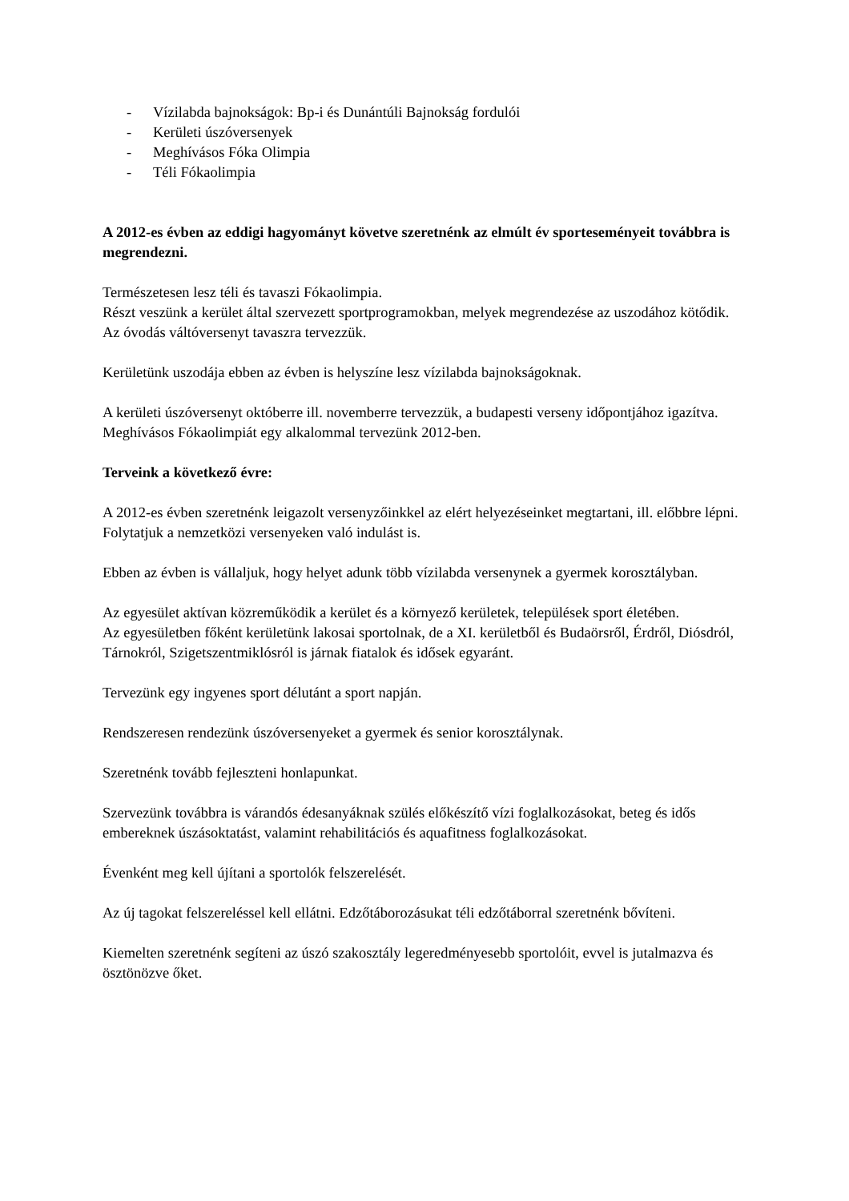- Vízilabda bajnokságok: Bp-i és Dunántúli Bajnokság fordulói
- Kerületi úszóversenyek
- Meghívásos Fóka Olimpia
- Téli Fókaolimpia
A 2012-es évben az eddigi hagyományt követve szeretnénk az elmúlt év sporteseményeit továbbra is megrendezni.
Természetesen lesz téli és tavaszi Fókaolimpia.
Részt veszünk a kerület által szervezett sportprogramokban, melyek megrendezése az uszodához kötődik.
Az óvodás váltóversenyt tavaszra tervezzük.
Kerületünk uszodája ebben az évben is helyszíne lesz vízilabda bajnokságoknak.
A kerületi úszóversenyt októberre ill. novemberre tervezzük, a budapesti verseny időpontjához igazítva.
Meghívásos Fókaolimpiát egy alkalommal tervezünk 2012-ben.
Terveink a következő évre:
A 2012-es évben szeretnénk leigazolt versenyzőinkkel az elért helyezéseinket megtartani, ill. előbbre lépni.
Folytatjuk a nemzetközi versenyeken való indulást is.
Ebben az évben is vállaljuk, hogy helyet adunk több vízilabda versenynek a gyermek korosztályban.
Az egyesület aktívan közreműködik a kerület és a környező kerületek, települések sport életében.
Az egyesületben főként kerületünk lakosai sportolnak, de a XI. kerületből és Budaörsről, Érdről, Diósdról, Tárnokról, Szigetszentmiklósról is járnak fiatalok és idősek egyaránt.
Tervezünk egy ingyenes sport délutánt a sport napján.
Rendszeresen rendezünk úszóversenyeket a gyermek és senior korosztálynak.
Szeretnénk tovább fejleszteni honlapunkat.
Szervezünk továbbra is várandós édesanyáknak szülés előkészítő vízi foglalkozásokat, beteg és idős embereknek úszásoktatást, valamint rehabilitációs és aquafitness foglalkozásokat.
Évenként meg kell újítani a sportolók felszerelését.
Az új tagokat felszereléssel kell ellátni. Edzőtáborozásukat téli edzőtáborral szeretnénk bővíteni.
Kiemelten szeretnénk segíteni az úszó szakosztály legeredményesebb sportolóit, evvel is jutalmazva és ösztönözve őket.